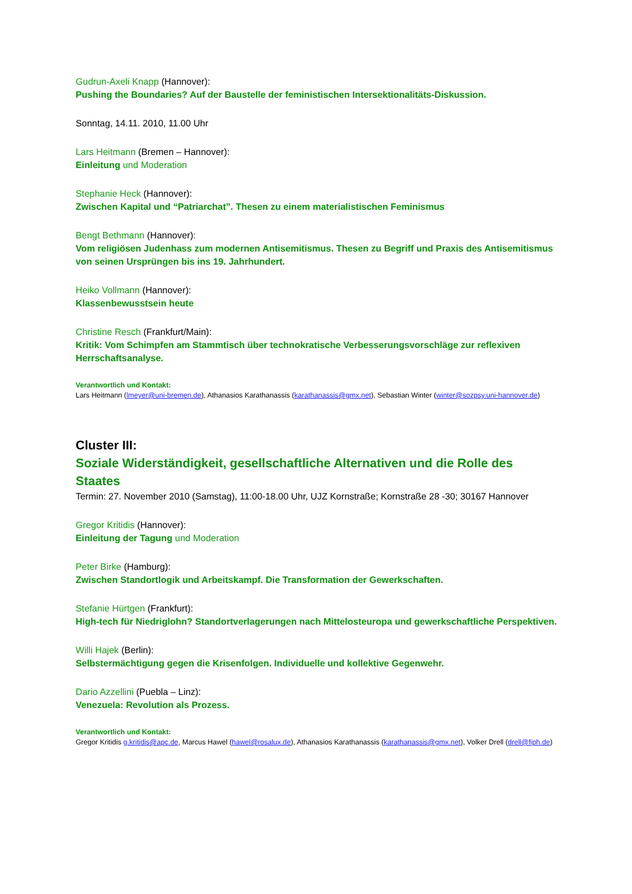Gudrun-Axeli Knapp (Hannover):
Pushing the Boundaries? Auf der Baustelle der feministischen Intersektionalitäts-Diskussion.
Sonntag, 14.11. 2010, 11.00 Uhr
Lars Heitmann (Bremen – Hannover):
Einleitung und Moderation
Stephanie Heck (Hannover):
Zwischen Kapital und “Patriarchat”. Thesen zu einem materialistischen Feminismus
Bengt Bethmann (Hannover):
Vom religiösen Judenhass zum modernen Antisemitismus. Thesen zu Begriff und Praxis des Antisemitismus von seinen Ursprüngen bis ins 19. Jahrhundert.
Heiko Vollmann (Hannover):
Klassenbewusstsein heute
Christine Resch (Frankfurt/Main):
Kritik: Vom Schimpfen am Stammtisch über technokratische Verbesserungsvorschläge zur reflexiven Herrschaftsanalyse.
Verantwortlich und Kontakt:
Lars Heitmann (lmeyer@uni-bremen.de), Athanasios Karathanassis (karathanassis@gmx.net), Sebastian Winter (winter@sozpsy.uni-hannover.de)
Cluster III:
Soziale Widerständigkeit, gesellschaftliche Alternativen und die Rolle des Staates
Termin: 27. November 2010 (Samstag), 11:00-18.00 Uhr, UJZ Kornstraße; Kornstraße 28 -30; 30167 Hannover
Gregor Kritidis (Hannover):
Einleitung der Tagung und Moderation
Peter Birke (Hamburg):
Zwischen Standortlogik und Arbeitskampf. Die Transformation der Gewerkschaften.
Stefanie Hürtgen (Frankfurt):
High-tech für Niedriglohn? Standortverlagerungen nach Mittelosteuropa und gewerkschaftliche Perspektiven.
Willi Hajek (Berlin):
Selbstermächtigung gegen die Krisenfolgen. Individuelle und kollektive Gegenwehr.
Dario Azzellini (Puebla – Linz):
Venezuela: Revolution als Prozess.
Verantwortlich und Kontakt:
Gregor Kritidis g.kritidis@apc.de, Marcus Hawel (hawel@rosalux.de), Athanasios Karathanassis (karathanassis@gmx.net), Volker Drell (drell@fiph.de)